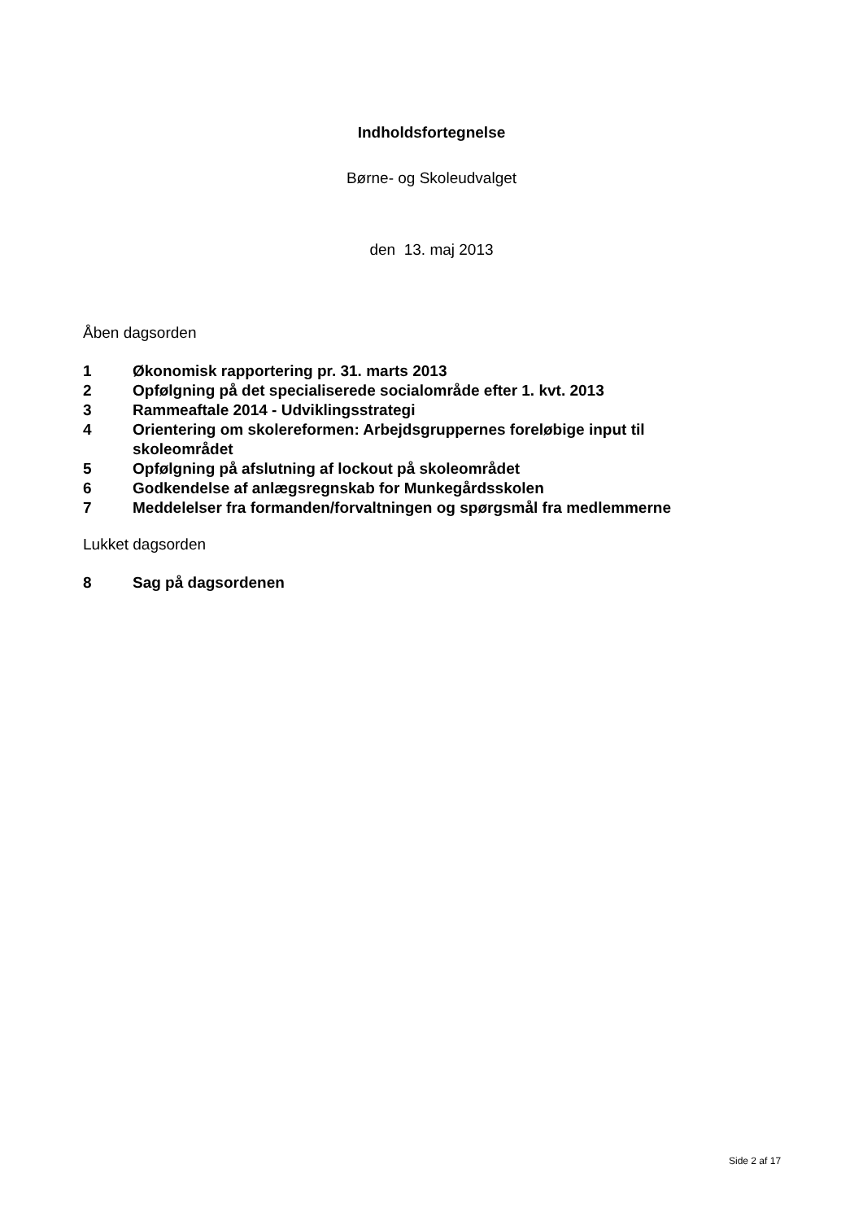Indholdsfortegnelse
Børne- og Skoleudvalget
den 13. maj 2013
Åben dagsorden
1 Økonomisk rapportering pr. 31. marts 2013
2 Opfølgning på det specialiserede socialområde efter 1. kvt. 2013
3 Rammeaftale 2014 - Udviklingsstrategi
4 Orientering om skolereformen: Arbejdsgruppernes foreløbige input til skoleområdet
5 Opfølgning på afslutning af lockout på skoleområdet
6 Godkendelse af anlægsregnskab for Munkegårdsskolen
7 Meddelelser fra formanden/forvaltningen og spørgsmål fra medlemmerne
Lukket dagsorden
8 Sag på dagsordenen
Side 2 af 17